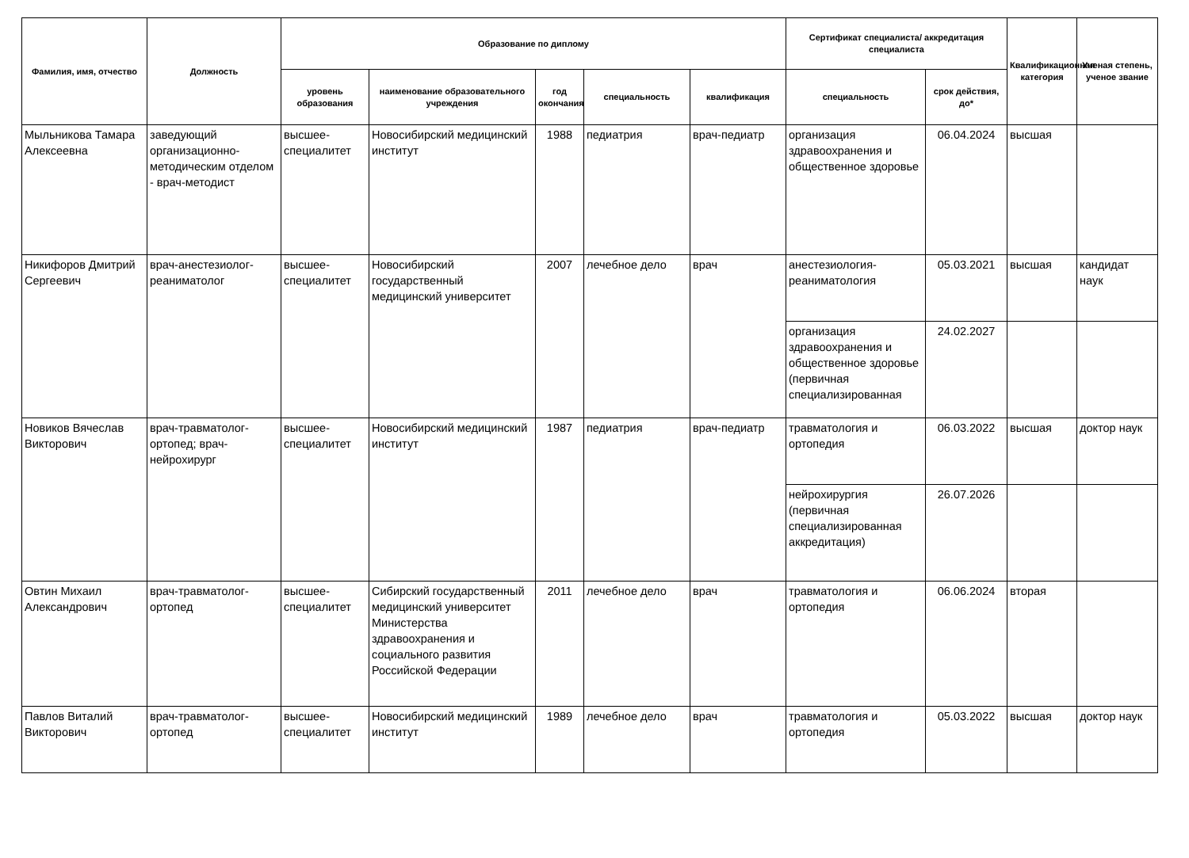| Фамилия, имя, отчество | Должность | Образование по диплому | | | | | Сертификат специалиста/ аккредитация специалиста | | Квалификационная категория | Ученая степень, ученое звание |
| --- | --- | --- | --- | --- | --- | --- | --- | --- | --- | --- |
| | | уровень образования | наименование образовательного учреждения | год окончания | специальность | квалификация | специальность | срок действия, до* | | |
| Мыльникова Тамара Алексеевна | заведующий организационно-методическим отделом - врач-методист | высшее-специалитет | Новосибирский медицинский институт | 1988 | педиатрия | врач-педиатр | организация здравоохранения и общественное здоровье | 06.04.2024 | высшая | |
| Никифоров Дмитрий Сергеевич | врач-анестезиолог-реаниматолог | высшее-специалитет | Новосибирский государственный медицинский университет | 2007 | лечебное дело | врач | анестезиология-реаниматология | 05.03.2021 | высшая | кандидат наук |
| | | | | | | | организация здравоохранения и общественное здоровье (первичная специализированная | 24.02.2027 | | |
| Новиков Вячеслав Викторович | врач-травматолог-ортопед; врач-нейрохирург | высшее-специалитет | Новосибирский медицинский институт | 1987 | педиатрия | врач-педиатр | травматология и ортопедия | 06.03.2022 | высшая | доктор наук |
| | | | | | | | нейрохирургия (первичная специализированная аккредитация) | 26.07.2026 | | |
| Овтин Михаил Александрович | врач-травматолог-ортопед | высшее-специалитет | Сибирский государственный медицинский университет Министерства здравоохранения и социального развития Российской Федерации | 2011 | лечебное дело | врач | травматология и ортопедия | 06.06.2024 | вторая | |
| Павлов Виталий Викторович | врач-травматолог-ортопед | высшее-специалитет | Новосибирский медицинский институт | 1989 | лечебное дело | врач | травматология и ортопедия | 05.03.2022 | высшая | доктор наук |